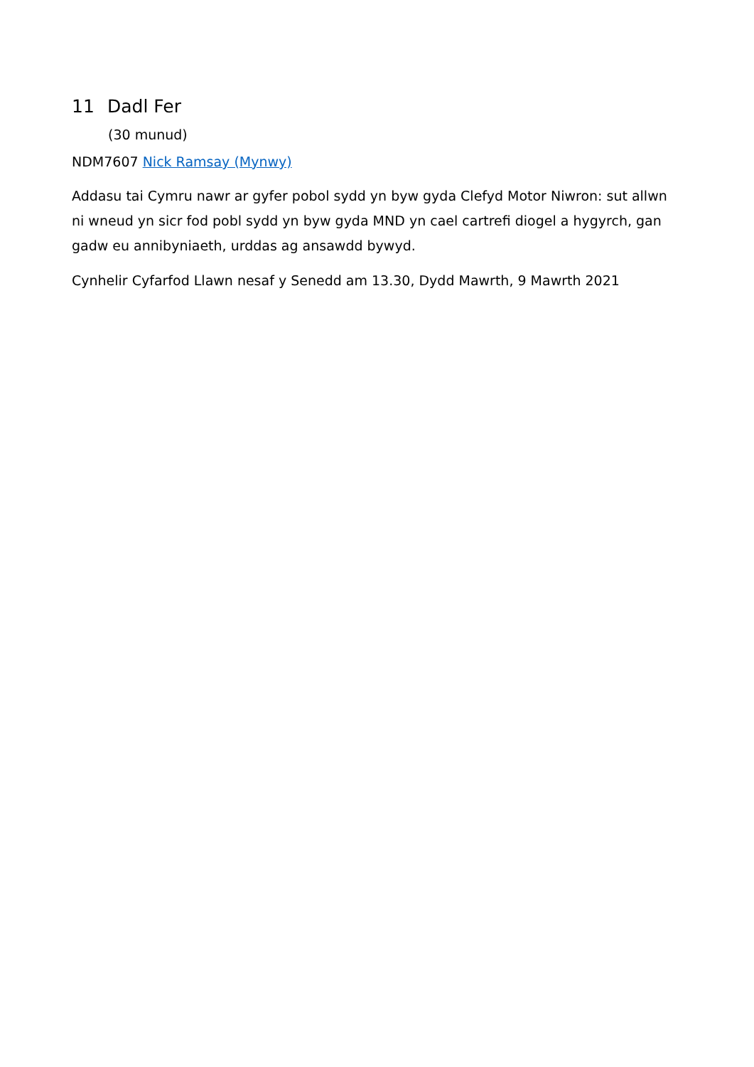11 Dadl Fer
(30 munud)
NDM7607 Nick Ramsay (Mynwy)
Addasu tai Cymru nawr ar gyfer pobol sydd yn byw gyda Clefyd Motor Niwron: sut allwn ni wneud yn sicr fod pobl sydd yn byw gyda MND yn cael cartrefi diogel a hygyrch, gan gadw eu annibyniaeth, urddas ag ansawdd bywyd.
Cynhelir Cyfarfod Llawn nesaf y Senedd am 13.30, Dydd Mawrth, 9 Mawrth 2021